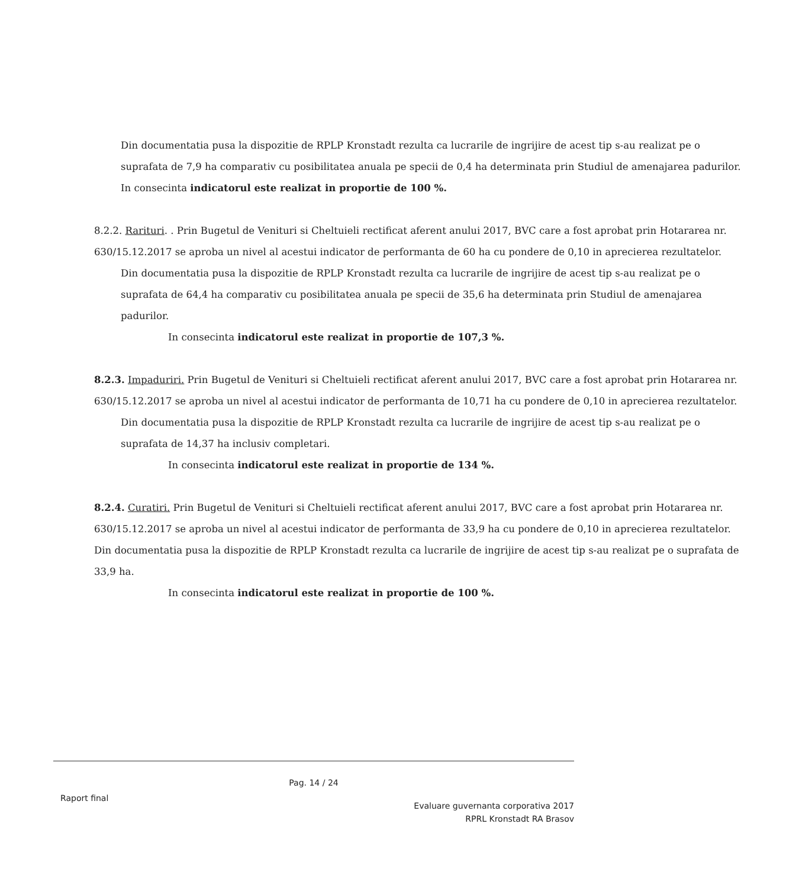Din documentatia pusa la dispozitie de RPLP Kronstadt rezulta ca lucrarile de ingrijire de acest tip s-au realizat pe o suprafata de 7,9 ha comparativ cu posibilitatea anuala pe specii de 0,4 ha determinata prin Studiul de amenajarea padurilor.
In consecinta indicatorul este realizat in proportie de 100 %.
8.2.2. Rarituri. . Prin Bugetul de Venituri si Cheltuieli rectificat aferent anului 2017, BVC care a fost aprobat prin Hotararea nr. 630/15.12.2017 se aproba un nivel al acestui indicator de performanta de 60 ha cu pondere de 0,10 in aprecierea rezultatelor.
Din documentatia pusa la dispozitie de RPLP Kronstadt rezulta ca lucrarile de ingrijire de acest tip s-au realizat pe o suprafata de 64,4 ha comparativ cu posibilitatea anuala pe specii de 35,6 ha determinata prin Studiul de amenajarea padurilor.
In consecinta indicatorul este realizat in proportie de 107,3 %.
8.2.3. Impaduriri. Prin Bugetul de Venituri si Cheltuieli rectificat aferent anului 2017, BVC care a fost aprobat prin Hotararea nr. 630/15.12.2017 se aproba un nivel al acestui indicator de performanta de 10,71 ha cu pondere de 0,10 in aprecierea rezultatelor.
Din documentatia pusa la dispozitie de RPLP Kronstadt rezulta ca lucrarile de ingrijire de acest tip s-au realizat pe o suprafata de 14,37 ha inclusiv completari.
In consecinta indicatorul este realizat in proportie de 134 %.
8.2.4. Curatiri. Prin Bugetul de Venituri si Cheltuieli rectificat aferent anului 2017, BVC care a fost aprobat prin Hotararea nr. 630/15.12.2017 se aproba un nivel al acestui indicator de performanta de 33,9 ha cu pondere de 0,10 in aprecierea rezultatelor. Din documentatia pusa la dispozitie de RPLP Kronstadt rezulta ca lucrarile de ingrijire de acest tip s-au realizat pe o suprafata de 33,9 ha.
In consecinta indicatorul este realizat in proportie de 100 %.
Pag. 14 / 24
Raport final
Evaluare guvernanta corporativa 2017
RPRL Kronstadt RA Brasov